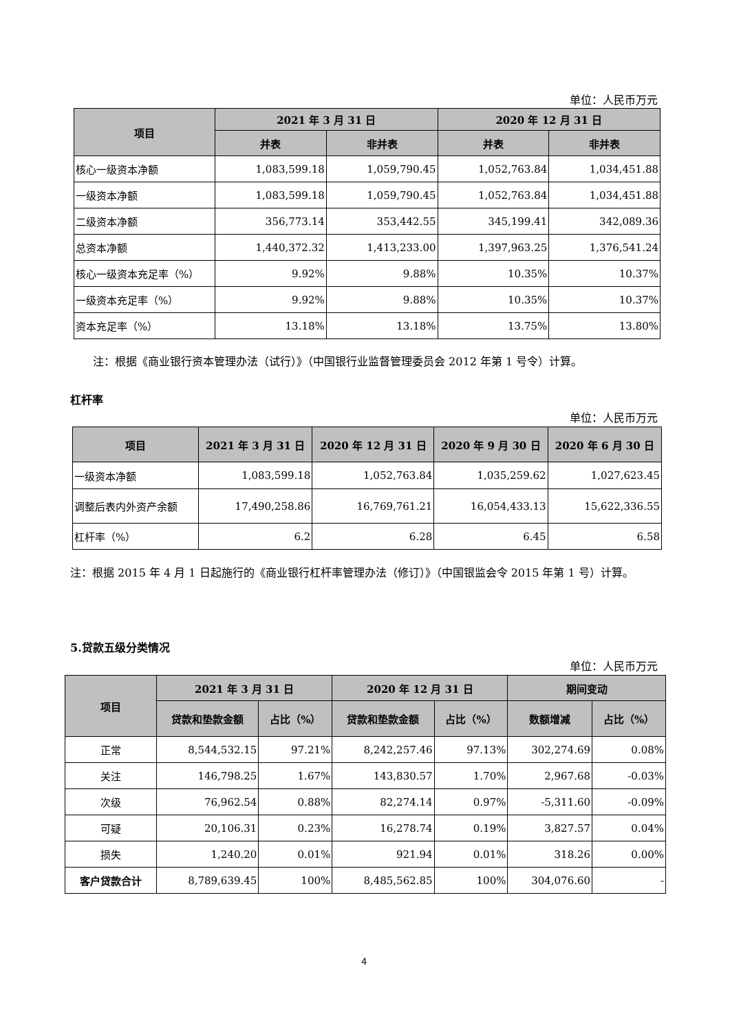单位：人民币万元
| 项目 | 2021 年 3 月 31 日 | | 2020 年 12 月 31 日 | |
| --- | --- | --- | --- | --- |
| | 并表 | 非并表 | 并表 | 非并表 |
| 核心一级资本净额 | 1,083,599.18 | 1,059,790.45 | 1,052,763.84 | 1,034,451.88 |
| 一级资本净额 | 1,083,599.18 | 1,059,790.45 | 1,052,763.84 | 1,034,451.88 |
| 二级资本净额 | 356,773.14 | 353,442.55 | 345,199.41 | 342,089.36 |
| 总资本净额 | 1,440,372.32 | 1,413,233.00 | 1,397,963.25 | 1,376,541.24 |
| 核心一级资本充足率（%） | 9.92% | 9.88% | 10.35% | 10.37% |
| 一级资本充足率（%） | 9.92% | 9.88% | 10.35% | 10.37% |
| 资本充足率（%） | 13.18% | 13.18% | 13.75% | 13.80% |
注：根据《商业银行资本管理办法（试行）》（中国银行业监督管理委员会 2012 年第 1 号令）计算。
杠杆率
单位：人民币万元
| 项目 | 2021 年 3 月 31 日 | 2020 年 12 月 31 日 | 2020 年 9 月 30 日 | 2020 年 6 月 30 日 |
| --- | --- | --- | --- | --- |
| 一级资本净额 | 1,083,599.18 | 1,052,763.84 | 1,035,259.62 | 1,027,623.45 |
| 调整后表内外资产余额 | 17,490,258.86 | 16,769,761.21 | 16,054,433.13 | 15,622,336.55 |
| 杠杆率（%） | 6.2 | 6.28 | 6.45 | 6.58 |
注：根据 2015 年 4 月 1 日起施行的《商业银行杠杆率管理办法（修订）》（中国银监会令 2015 年第 1 号）计算。
5.贷款五级分类情况
单位：人民币万元
| 项目 | 2021 年 3 月 31 日 | | 2020 年 12 月 31 日 | | 期间变动 | |
| --- | --- | --- | --- | --- | --- | --- |
| | 贷款和垫款金额 | 占比（%） | 贷款和垫款金额 | 占比（%） | 数额增减 | 占比（%） |
| 正常 | 8,544,532.15 | 97.21% | 8,242,257.46 | 97.13% | 302,274.69 | 0.08% |
| 关注 | 146,798.25 | 1.67% | 143,830.57 | 1.70% | 2,967.68 | -0.03% |
| 次级 | 76,962.54 | 0.88% | 82,274.14 | 0.97% | -5,311.60 | -0.09% |
| 可疑 | 20,106.31 | 0.23% | 16,278.74 | 0.19% | 3,827.57 | 0.04% |
| 损失 | 1,240.20 | 0.01% | 921.94 | 0.01% | 318.26 | 0.00% |
| 客户贷款合计 | 8,789,639.45 | 100% | 8,485,562.85 | 100% | 304,076.60 | - |
4